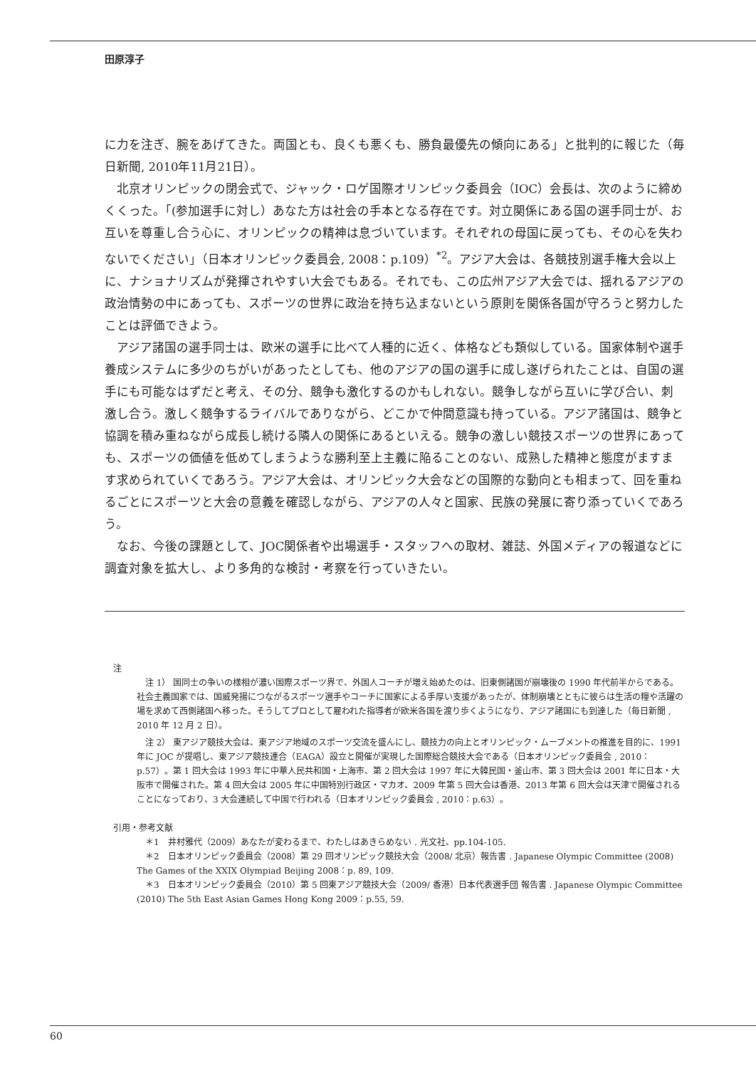田原淳子
に力を注ぎ、腕をあげてきた。両国とも、良くも悪くも、勝負最優先の傾向にある」と批判的に報じた（毎日新聞, 2010年11月21日）。
北京オリンピックの閉会式で、ジャック・ロゲ国際オリンピック委員会（IOC）会長は、次のように締めくくった。「(参加選手に対し）あなた方は社会の手本となる存在です。対立関係にある国の選手同士が、お互いを尊重し合う心に、オリンピックの精神は息づいています。それぞれの母国に戻っても、その心を失わないでください」（日本オリンピック委員会, 2008：p.109）<sup>*2</sup>。アジア大会は、各競技別選手権大会以上に、ナショナリズムが発揮されやすい大会でもある。それでも、この広州アジア大会では、揺れるアジアの政治情勢の中にあっても、スポーツの世界に政治を持ち込まないという原則を関係各国が守ろうと努力したことは評価できよう。
アジア諸国の選手同士は、欧米の選手に比べて人種的に近く、体格なども類似している。国家体制や選手養成システムに多少のちがいがあったとしても、他のアジアの国の選手に成し遂げられたことは、自国の選手にも可能なはずだと考え、その分、競争も激化するのかもしれない。競争しながら互いに学び合い、刺激し合う。激しく競争するライバルでありながら、どこかで仲間意識も持っている。アジア諸国は、競争と協調を積み重ねながら成長し続ける隣人の関係にあるといえる。競争の激しい競技スポーツの世界にあっても、スポーツの価値を低めてしまうような勝利至上主義に陥ることのない、成熟した精神と態度がますます求められていくであろう。アジア大会は、オリンピック大会などの国際的な動向とも相まって、回を重ねるごとにスポーツと大会の意義を確認しながら、アジアの人々と国家、民族の発展に寄り添っていくであろう。
なお、今後の課題として、JOC関係者や出場選手・スタッフへの取材、雑誌、外国メディアの報道などに調査対象を拡大し、より多角的な検討・考察を行っていきたい。
注
注 1） 国同士の争いの様相が濃い国際スポーツ界で、外国人コーチが増え始めたのは、旧東側諸国が崩壊後の 1990 年代前半からである。社会主義国家では、国威発揚につながるスポーツ選手やコーチに国家による手厚い支援があったが、体制崩壊とともに彼らは生活の糧や活躍の場を求めて西側諸国へ移った。そうしてプロとして雇われた指導者が欧米各国を渡り歩くようになり、アジア諸国にも到達した（毎日新聞 , 2010 年 12 月 2 日）。
注 2） 東アジア競技大会は、東アジア地域のスポーツ交流を盛んにし、競技力の向上とオリンピック・ムーブメントの推進を目的に、1991 年に JOC が提唱し、東アジア競技連合（EAGA）設立と開催が実現した国際総合競技大会である（日本オリンピック委員会 , 2010：p.57）。第 1 回大会は 1993 年に中華人民共和国・上海市、第 2 回大会は 1997 年に大韓民国・釜山市、第 3 回大会は 2001 年に日本・大阪市で開催された。第 4 回大会は 2005 年に中国特別行政区・マカオ、2009 年第 5 回大会は香港、2013 年第 6 回大会は天津で開催されることになっており、3 大会連続して中国で行われる（日本オリンピック委員会 , 2010：p.63）。
引用・参考文献
＊1　井村雅代（2009）あなたが変わるまで、わたしはあきらめない . 光文社、pp.104-105.
＊2　日本オリンピック委員会（2008）第 29 回オリンピック競技大会（2008/ 北京）報告書 . Japanese Olympic Committee (2008) The Games of the XXIX Olympiad Beijing 2008：p. 89, 109.
＊3　日本オリンピック委員会（2010）第 5 回東アジア競技大会（2009/ 香港）日本代表選手団 報告書 . Japanese Olympic Committee (2010) The 5th East Asian Games Hong Kong 2009：p.55, 59.
60